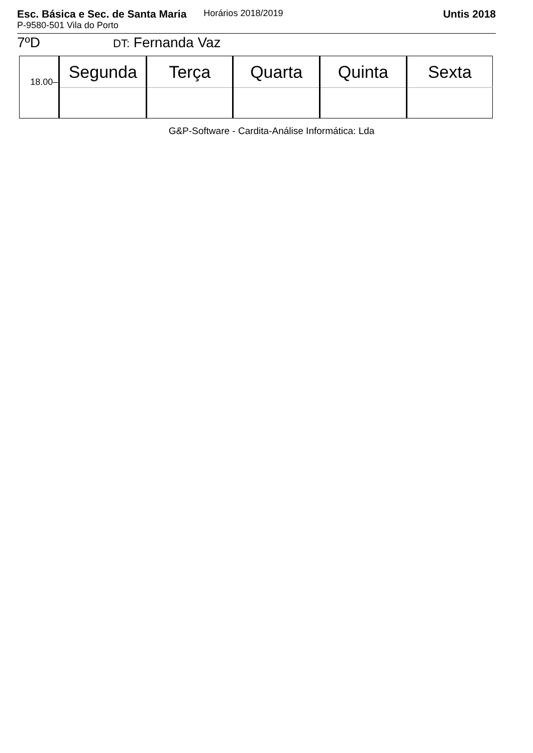Esc. Básica e Sec. de Santa Maria Horários 2018/2019 Untis 2018
P-9580-501 Vila do Porto
7ºD DT: Fernanda Vaz
| 18.00– | Segunda | Terça | Quarta | Quinta | Sexta |
| --- | --- | --- | --- | --- | --- |
G&P-Software - Cardita-Análise Informática: Lda